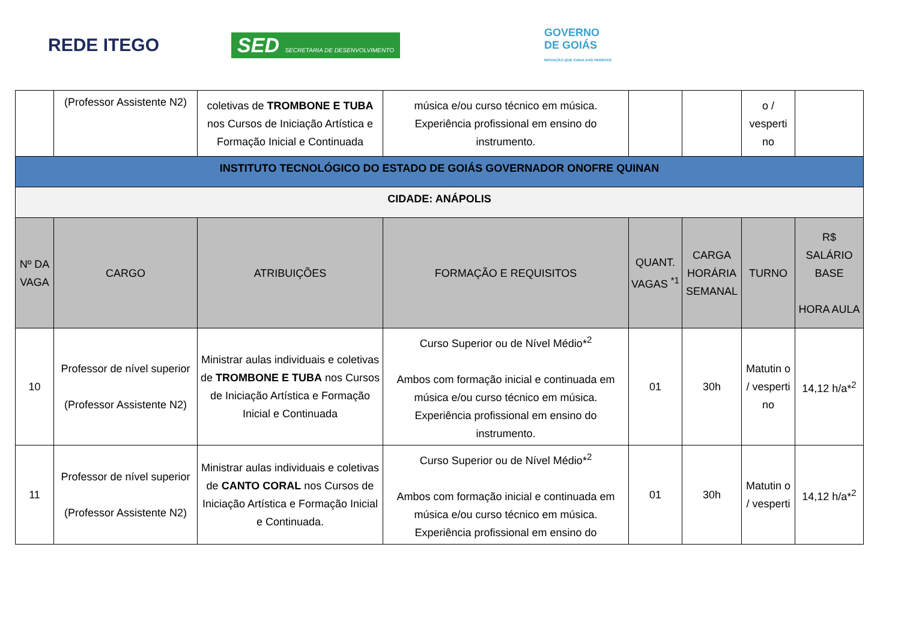REDE ITEGO
SED SECRETARIA DE DESENVOLVIMENTO
GOVERNO
DE GOIÁS
INOVAÇÃO QUE CUIDA DAS PESSOAS
| | (Professor Assistente N2) | coletivas de TROMBONE E TUBA nos Cursos de Iniciação Artística e Formação Inicial e Continuada | música e/ou curso técnico em música. Experiência profissional em ensino do instrumento. | | | o / vesperti no | |
| INSTITUTO TECNOLÓGICO DO ESTADO DE GOIÁS GOVERNADOR ONOFRE QUINAN | | | | | | | |
| CIDADE: ANÁPOLIS | | | | | | | |
| Nº DA VAGA | CARGO | ATRIBUIÇÕES | FORMAÇÃO E REQUISITOS | QUANT. VAGAS <sup>*1</sup> | CARGA HORÁRIA SEMANAL | TURNO | R$ SALÁRIO BASE HORA AULA |
| 10 | Professor de nível superior (Professor Assistente N2) | Ministrar aulas individuais e coletivas de TROMBONE E TUBA nos Cursos de Iniciação Artística e Formação Inicial e Continuada | Curso Superior ou de Nível Médio*<sup>2</sup> Ambos com formação inicial e continuada em música e/ou curso técnico em música. Experiência profissional em ensino do instrumento. | 01 | 30h | Matutin o / vesperti no | 14,12 h/a*<sup>2</sup> |
| 11 | Professor de nível superior (Professor Assistente N2) | Ministrar aulas individuais e coletivas de CANTO CORAL nos Cursos de Iniciação Artística e Formação Inicial e Continuada. | Curso Superior ou de Nível Médio*<sup>2</sup> Ambos com formação inicial e continuada em música e/ou curso técnico em música. Experiência profissional em ensino do | 01 | 30h | Matutin o / vesperti | 14,12 h/a*<sup>2</sup> |